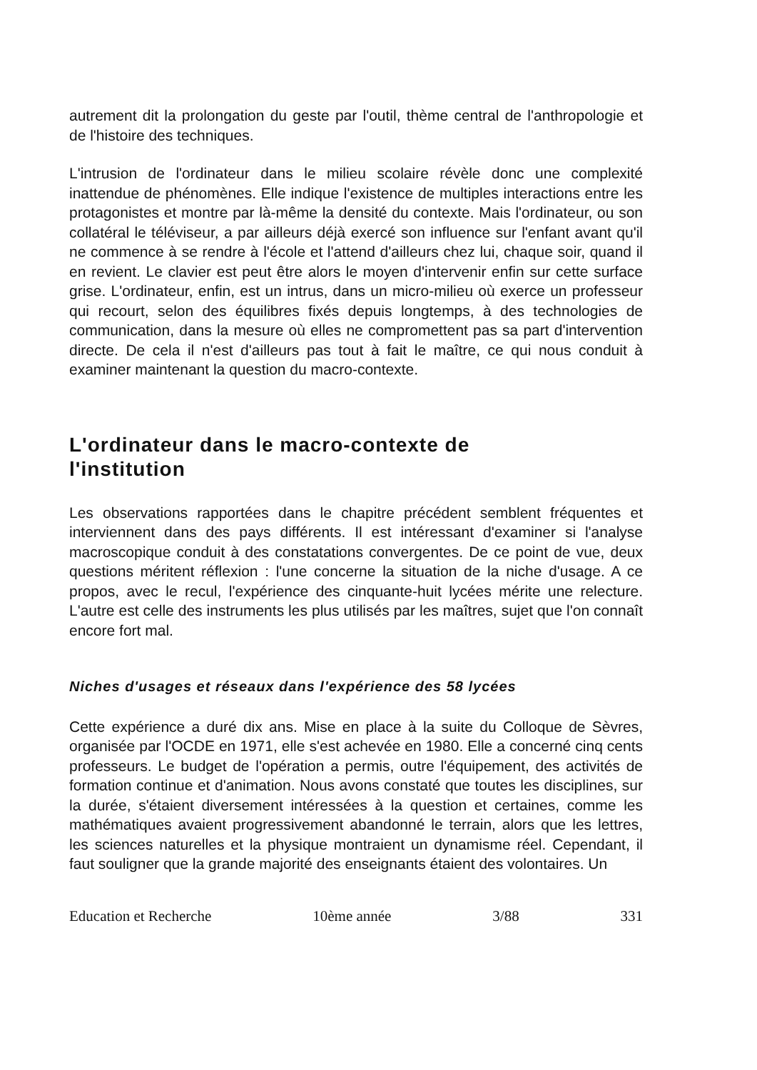autrement dit la prolongation du geste par l'outil, thème central de l'anthropologie et de l'histoire des techniques.
L'intrusion de l'ordinateur dans le milieu scolaire révèle donc une complexité inattendue de phénomènes. Elle indique l'existence de multiples interactions entre les protagonistes et montre par là-même la densité du contexte. Mais l'ordinateur, ou son collatéral le téléviseur, a par ailleurs déjà exercé son influence sur l'enfant avant qu'il ne commence à se rendre à l'école et l'attend d'ailleurs chez lui, chaque soir, quand il en revient. Le clavier est peut être alors le moyen d'intervenir enfin sur cette surface grise. L'ordinateur, enfin, est un intrus, dans un micro-milieu où exerce un professeur qui recourt, selon des équilibres fixés depuis longtemps, à des technologies de communication, dans la mesure où elles ne compromettent pas sa part d'intervention directe. De cela il n'est d'ailleurs pas tout à fait le maître, ce qui nous conduit à examiner maintenant la question du macro-contexte.
L'ordinateur dans le macro-contexte de
l'institution
Les observations rapportées dans le chapitre précédent semblent fréquentes et interviennent dans des pays différents. Il est intéressant d'examiner si l'analyse macroscopique conduit à des constatations convergentes. De ce point de vue, deux questions méritent réflexion : l'une concerne la situation de la niche d'usage. A ce propos, avec le recul, l'expérience des cinquante-huit lycées mérite une relecture. L'autre est celle des instruments les plus utilisés par les maîtres, sujet que l'on connaît encore fort mal.
Niches d'usages et réseaux dans l'expérience des 58 lycées
Cette expérience a duré dix ans. Mise en place à la suite du Colloque de Sèvres, organisée par l'OCDE en 1971, elle s'est achevée en 1980. Elle a concerné cinq cents professeurs. Le budget de l'opération a permis, outre l'équipement, des activités de formation continue et d'animation. Nous avons constaté que toutes les disciplines, sur la durée, s'étaient diversement intéressées à la question et certaines, comme les mathématiques avaient progressivement abandonné le terrain, alors que les lettres, les sciences naturelles et la physique montraient un dynamisme réel. Cependant, il faut souligner que la grande majorité des enseignants étaient des volontaires. Un
Education et Recherche 10ème année 3/88 331